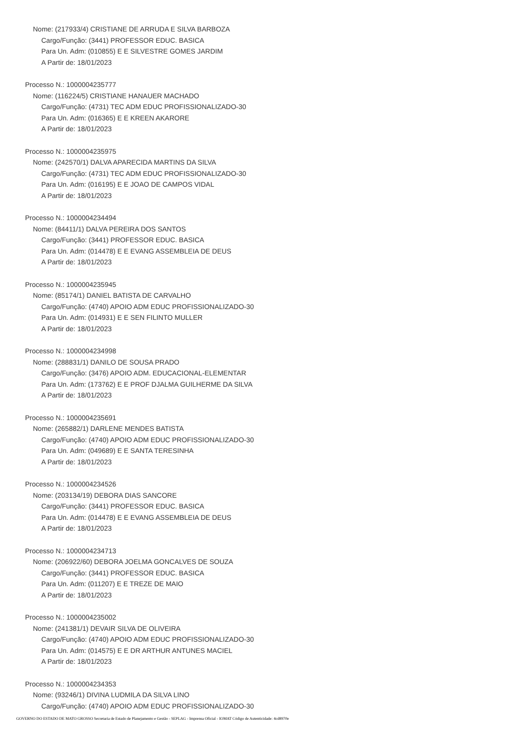Nome: (217933/4) CRISTIANE DE ARRUDA E SILVA BARBOZA
Cargo/Função: (3441) PROFESSOR EDUC. BASICA
Para Un. Adm: (010855) E E SILVESTRE GOMES JARDIM
A Partir de: 18/01/2023
Processo N.: 1000004235777
Nome: (116224/5) CRISTIANE HANAUER MACHADO
Cargo/Função: (4731) TEC ADM EDUC PROFISSIONALIZADO-30
Para Un. Adm: (016365) E E KREEN AKARORE
A Partir de: 18/01/2023
Processo N.: 1000004235975
Nome: (242570/1) DALVA APARECIDA MARTINS DA SILVA
Cargo/Função: (4731) TEC ADM EDUC PROFISSIONALIZADO-30
Para Un. Adm: (016195) E E JOAO DE CAMPOS VIDAL
A Partir de: 18/01/2023
Processo N.: 1000004234494
Nome: (84411/1) DALVA PEREIRA DOS SANTOS
Cargo/Função: (3441) PROFESSOR EDUC. BASICA
Para Un. Adm: (014478) E E EVANG ASSEMBLEIA DE DEUS
A Partir de: 18/01/2023
Processo N.: 1000004235945
Nome: (85174/1) DANIEL BATISTA DE CARVALHO
Cargo/Função: (4740) APOIO ADM EDUC PROFISSIONALIZADO-30
Para Un. Adm: (014931) E E SEN FILINTO MULLER
A Partir de: 18/01/2023
Processo N.: 1000004234998
Nome: (288831/1) DANILO DE SOUSA PRADO
Cargo/Função: (3476) APOIO ADM. EDUCACIONAL-ELEMENTAR
Para Un. Adm: (173762) E E PROF DJALMA GUILHERME DA SILVA
A Partir de: 18/01/2023
Processo N.: 1000004235691
Nome: (265882/1) DARLENE MENDES BATISTA
Cargo/Função: (4740) APOIO ADM EDUC PROFISSIONALIZADO-30
Para Un. Adm: (049689) E E SANTA TERESINHA
A Partir de: 18/01/2023
Processo N.: 1000004234526
Nome: (203134/19) DEBORA DIAS SANCORE
Cargo/Função: (3441) PROFESSOR EDUC. BASICA
Para Un. Adm: (014478) E E EVANG ASSEMBLEIA DE DEUS
A Partir de: 18/01/2023
Processo N.: 1000004234713
Nome: (206922/60) DEBORA JOELMA GONCALVES DE SOUZA
Cargo/Função: (3441) PROFESSOR EDUC. BASICA
Para Un. Adm: (011207) E E TREZE DE MAIO
A Partir de: 18/01/2023
Processo N.: 1000004235002
Nome: (241381/1) DEVAIR SILVA DE OLIVEIRA
Cargo/Função: (4740) APOIO ADM EDUC PROFISSIONALIZADO-30
Para Un. Adm: (014575) E E DR ARTHUR ANTUNES MACIEL
A Partir de: 18/01/2023
Processo N.: 1000004234353
Nome: (93246/1) DIVINA LUDMILA DA SILVA LINO
Cargo/Função: (4740) APOIO ADM EDUC PROFISSIONALIZADO-30
GOVERNO DO ESTADO DE MATO GROSSO Secretaria de Estado de Planejamento e Gestão - SEPLAG - Imprensa Oficial - IOMAT Código de Autenticidade: 4cd8970e